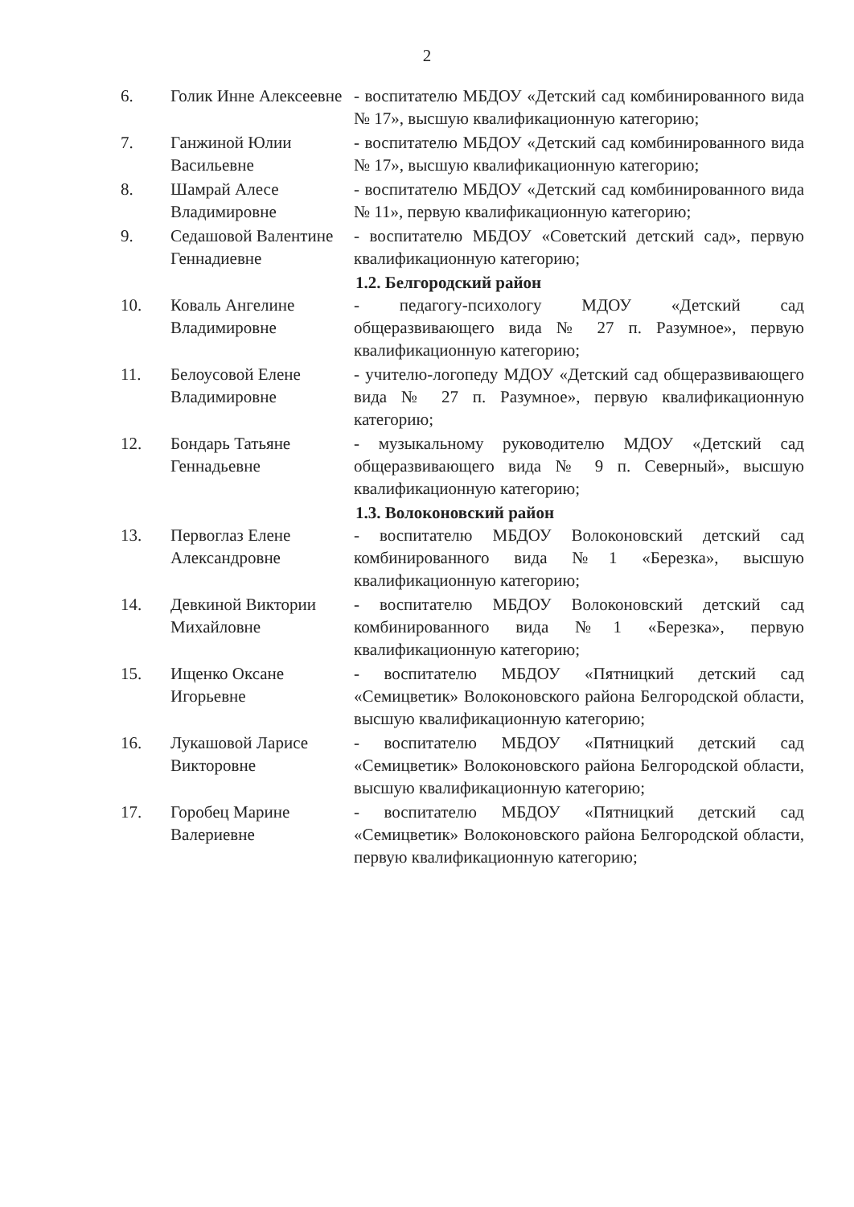2
6. Голик Инне Алексеевне
- воспитателю МБДОУ «Детский сад комбинированного вида № 17», высшую квалификационную категорию;
7. Ганжиной Юлии Васильевне
- воспитателю МБДОУ «Детский сад комбинированного вида № 17», высшую квалификационную категорию;
8. Шамрай Алесе Владимировне
- воспитателю МБДОУ «Детский сад комбинированного вида № 11», первую квалификационную категорию;
9. Седашовой Валентине Геннадиевне
- воспитателю МБДОУ «Советский детский сад», первую квалификационную категорию;
1.2. Белгородский район
10. Коваль Ангелине Владимировне
- педагогу-психологу МДОУ «Детский сад общеразвивающего вида № 27 п. Разумное», первую квалификационную категорию;
11. Белоусовой Елене Владимировне
- учителю-логопеду МДОУ «Детский сад общеразвивающего вида № 27 п. Разумное», первую квалификационную категорию;
12. Бондарь Татьяне Геннадьевне
- музыкальному руководителю МДОУ «Детский сад общеразвивающего вида № 9 п. Северный», высшую квалификационную категорию;
1.3. Волоконовский район
13. Первоглаз Елене Александровне
- воспитателю МБДОУ Волоконовский детский сад комбинированного вида №1 «Березка», высшую квалификационную категорию;
14. Девкиной Виктории Михайловне
- воспитателю МБДОУ Волоконовский детский сад комбинированного вида №1 «Березка», первую квалификационную категорию;
15. Ищенко Оксане Игорьевне
- воспитателю МБДОУ «Пятницкий детский сад «Семицветик» Волоконовского района Белгородской области, высшую квалификационную категорию;
16. Лукашовой Ларисе Викторовне
- воспитателю МБДОУ «Пятницкий детский сад «Семицветик» Волоконовского района Белгородской области, высшую квалификационную категорию;
17. Горобец Марине Валериевне
- воспитателю МБДОУ «Пятницкий детский сад «Семицветик» Волоконовского района Белгородской области, первую квалификационную категорию;